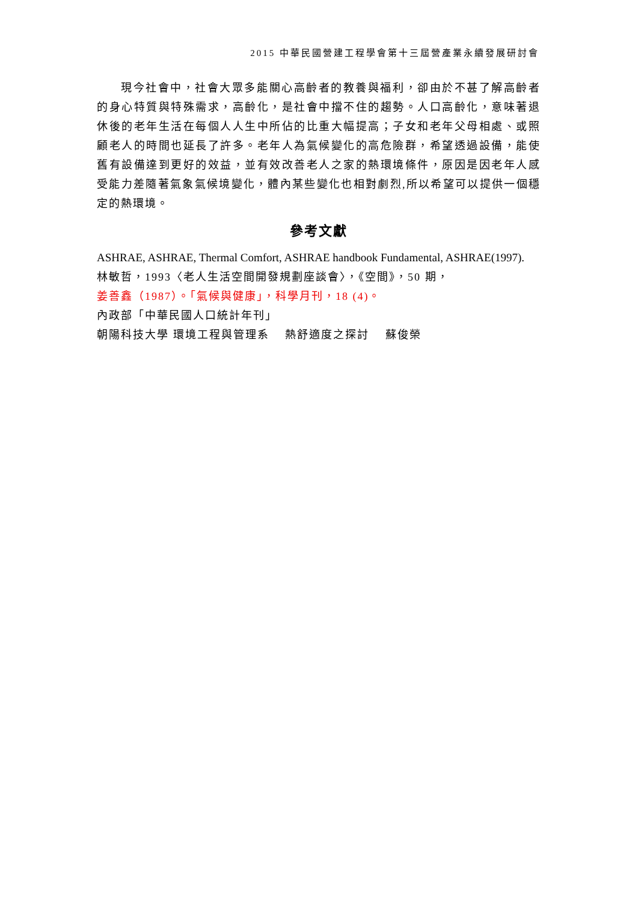2015 中華民國營建工程學會第十三屆營產業永續發展研討會
現今社會中，社會大眾多能關心高齡者的教養與福利，卻由於不甚了解高齡者的身心特質與特殊需求，高齡化，是社會中擋不住的趨勢。人口高齡化，意味著退休後的老年生活在每個人人生中所佔的比重大幅提高；子女和老年父母相處、或照顧老人的時間也延長了許多。老年人為氣候變化的高危險群，希望透過設備，能使舊有設備達到更好的效益，並有效改善老人之家的熱環境條件，原因是因老年人感受能力差隨著氣象氣候境變化，體內某些變化也相對劇烈,所以希望可以提供一個穩定的熱環境。
參考文獻
ASHRAE, ASHRAE, Thermal Comfort, ASHRAE handbook Fundamental, ASHRAE(1997).
林敏哲，1993〈老人生活空間開發規劃座談會〉，《空間》，50 期，
姜善鑫（1987）。「氣候與健康」，科學月刊，18 (4)。
內政部「中華民國人口統計年刊」
朝陽科技大學 環境工程與管理系　 熱舒適度之探討　 蘇俊榮